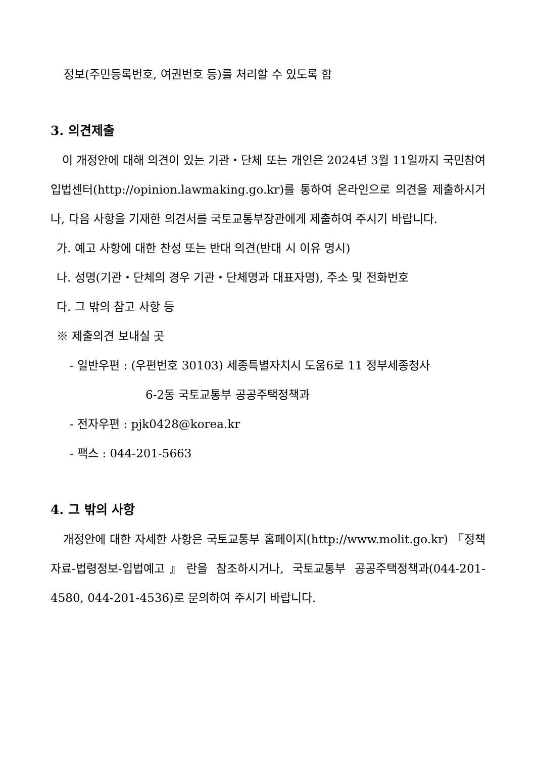정보(주민등록번호, 여권번호 등)를 처리할 수 있도록 함
3. 의견제출
이 개정안에 대해 의견이 있는 기관・단체 또는 개인은 2024년 3월 11일까지 국민참여입법센터(http://opinion.lawmaking.go.kr)를 통하여 온라인으로 의견을 제출하시거나, 다음 사항을 기재한 의견서를 국토교통부장관에게 제출하여 주시기 바랍니다.
가. 예고 사항에 대한 찬성 또는 반대 의견(반대 시 이유 명시)
나. 성명(기관・단체의 경우 기관・단체명과 대표자명), 주소 및 전화번호
다. 그 밖의 참고 사항 등
※ 제출의견 보내실 곳
- 일반우편 : (우편번호 30103) 세종특별자치시 도움6로 11 정부세종청사
6-2동 국토교통부 공공주택정책과
- 전자우편 : pjk0428@korea.kr
- 팩스 : 044-201-5663
4. 그 밖의 사항
개정안에 대한 자세한 사항은 국토교통부 홈페이지(http://www.molit.go.kr) 『정책자료-법령정보-입법예고』란을 참조하시거나, 국토교통부 공공주택정책과(044-201-4580, 044-201-4536)로 문의하여 주시기 바랍니다.